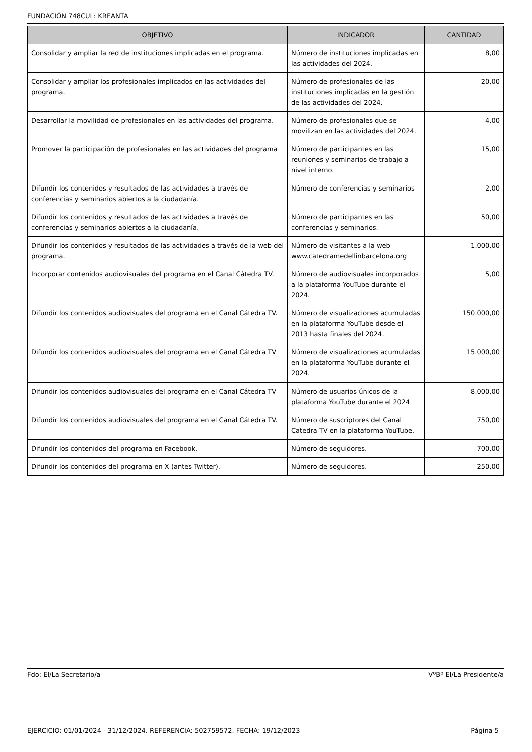FUNDACIÓN 748CUL: KREANTA
| OBJETIVO | INDICADOR | CANTIDAD |
| --- | --- | --- |
| Consolidar y ampliar la red de instituciones implicadas en el programa. | Número de instituciones implicadas en las actividades del 2024. | 8,00 |
| Consolidar y ampliar los profesionales implicados en las actividades del programa. | Número de profesionales de las instituciones implicadas en la gestión de las actividades del 2024. | 20,00 |
| Desarrollar la movilidad de profesionales en las actividades del programa. | Número de profesionales que se movilizan en las actividades del 2024. | 4,00 |
| Promover la participación de profesionales en las actividades del programa | Número de participantes en las reuniones y seminarios de trabajo a nivel interno. | 15,00 |
| Difundir los contenidos y resultados de las actividades a través de conferencias y seminarios abiertos a la ciudadanía. | Número de conferencias y seminarios | 2,00 |
| Difundir los contenidos y resultados de las actividades a través de conferencias y seminarios abiertos a la ciudadanía. | Número de participantes en las conferencias y seminarios. | 50,00 |
| Difundir los contenidos y resultados de las actividades a través de la web del programa. | Número de visitantes a la web www.catedramedellinbarcelona.org | 1.000,00 |
| Incorporar contenidos audiovisuales del programa en el Canal Cátedra TV. | Número de audiovisuales incorporados a la plataforma YouTube durante el 2024. | 5,00 |
| Difundir los contenidos audiovisuales del programa en el Canal Cátedra TV. | Número de visualizaciones acumuladas en la plataforma YouTube desde el 2013 hasta finales del 2024. | 150.000,00 |
| Difundir los contenidos audiovisuales del programa en el Canal Cátedra TV | Número de visualizaciones acumuladas en la plataforma YouTube durante el 2024. | 15.000,00 |
| Difundir los contenidos audiovisuales del programa en el Canal Cátedra TV | Número de usuarios únicos de la plataforma YouTube durante el 2024 | 8.000,00 |
| Difundir los contenidos audiovisuales del programa en el Canal Cátedra TV. | Número de suscriptores del Canal Catedra TV en la plataforma YouTube. | 750,00 |
| Difundir los contenidos del programa en Facebook. | Número de seguidores. | 700,00 |
| Difundir los contenidos del programa en X (antes Twitter). | Número de seguidores. | 250,00 |
Fdo: El/La Secretario/a VºBº El/La Presidente/a
EJERCICIO: 01/01/2024 - 31/12/2024. REFERENCIA: 502759572. FECHA: 19/12/2023 Página 5